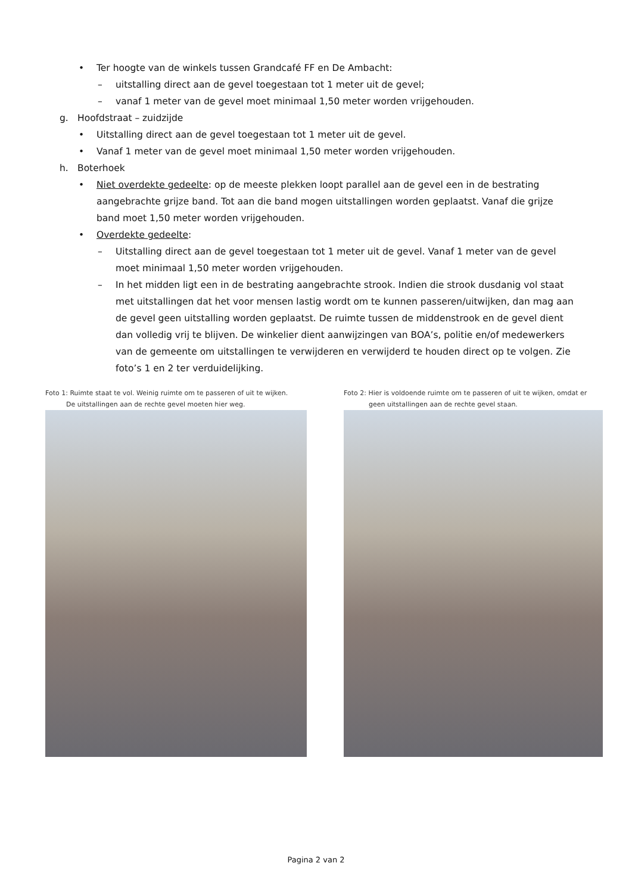• Ter hoogte van de winkels tussen Grandcafé FF en De Ambacht:
– uitstalling direct aan de gevel toegestaan tot 1 meter uit de gevel;
– vanaf 1 meter van de gevel moet minimaal 1,50 meter worden vrijgehouden.
g. Hoofdstraat – zuidzijde
• Uitstalling direct aan de gevel toegestaan tot 1 meter uit de gevel.
• Vanaf 1 meter van de gevel moet minimaal 1,50 meter worden vrijgehouden.
h. Boterhoek
• Niet overdekte gedeelte: op de meeste plekken loopt parallel aan de gevel een in de bestrating aangebrachte grijze band. Tot aan die band mogen uitstallingen worden geplaatst. Vanaf die grijze band moet 1,50 meter worden vrijgehouden.
• Overdekte gedeelte:
– Uitstalling direct aan de gevel toegestaan tot 1 meter uit de gevel. Vanaf 1 meter van de gevel moet minimaal 1,50 meter worden vrijgehouden.
– In het midden ligt een in de bestrating aangebrachte strook. Indien die strook dusdanig vol staat met uitstallingen dat het voor mensen lastig wordt om te kunnen passeren/uitwijken, dan mag aan de gevel geen uitstalling worden geplaatst. De ruimte tussen de middenstrook en de gevel dient dan volledig vrij te blijven. De winkelier dient aanwijzingen van BOA’s, politie en/of medewerkers van de gemeente om uitstallingen te verwijderen en verwijderd te houden direct op te volgen. Zie foto’s 1 en 2 ter verduidelijking.
Foto 1: Ruimte staat te vol. Weinig ruimte om te passeren of uit te wijken.
De uitstallingen aan de rechte gevel moeten hier weg.
Foto 2: Hier is voldoende ruimte om te passeren of uit te wijken, omdat er
geen uitstallingen aan de rechte gevel staan.
Pagina 2 van 2